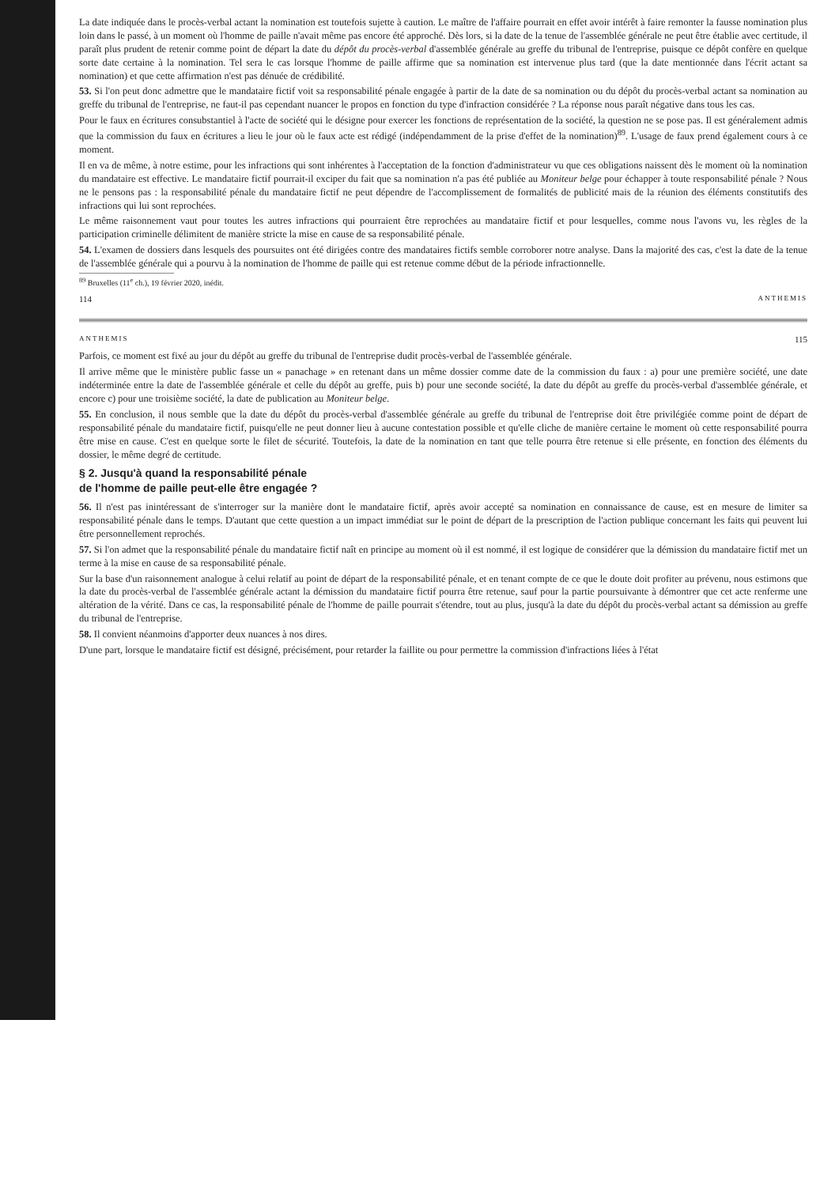La date indiquée dans le procès-verbal actant la nomination est toutefois sujette à caution. Le maître de l'affaire pourrait en effet avoir intérêt à faire remonter la fausse nomination plus loin dans le passé, à un moment où l'homme de paille n'avait même pas encore été approché. Dès lors, si la date de la tenue de l'assemblée générale ne peut être établie avec certitude, il paraît plus prudent de retenir comme point de départ la date du dépôt du procès-verbal d'assemblée générale au greffe du tribunal de l'entreprise, puisque ce dépôt confère en quelque sorte date certaine à la nomination. Tel sera le cas lorsque l'homme de paille affirme que sa nomination est intervenue plus tard (que la date mentionnée dans l'écrit actant sa nomination) et que cette affirmation n'est pas dénuée de crédibilité.
53. Si l'on peut donc admettre que le mandataire fictif voit sa responsabilité pénale engagée à partir de la date de sa nomination ou du dépôt du procès-verbal actant sa nomination au greffe du tribunal de l'entreprise, ne faut-il pas cependant nuancer le propos en fonction du type d'infraction considérée ? La réponse nous paraît négative dans tous les cas.
Pour le faux en écritures consubstantiel à l'acte de société qui le désigne pour exercer les fonctions de représentation de la société, la question ne se pose pas. Il est généralement admis que la commission du faux en écritures a lieu le jour où le faux acte est rédigé (indépendamment de la prise d'effet de la nomination)<sup>89</sup>. L'usage de faux prend également cours à ce moment.
Il en va de même, à notre estime, pour les infractions qui sont inhérentes à l'acceptation de la fonction d'administrateur vu que ces obligations naissent dès le moment où la nomination du mandataire est effective. Le mandataire fictif pourrait-il exciper du fait que sa nomination n'a pas été publiée au Moniteur belge pour échapper à toute responsabilité pénale ? Nous ne le pensons pas : la responsabilité pénale du mandataire fictif ne peut dépendre de l'accomplissement de formalités de publicité mais de la réunion des éléments constitutifs des infractions qui lui sont reprochées.
Le même raisonnement vaut pour toutes les autres infractions qui pourraient être reprochées au mandataire fictif et pour lesquelles, comme nous l'avons vu, les règles de la participation criminelle délimitent de manière stricte la mise en cause de sa responsabilité pénale.
54. L'examen de dossiers dans lesquels des poursuites ont été dirigées contre des mandataires fictifs semble corroborer notre analyse. Dans la majorité des cas, c'est la date de la tenue de l'assemblée générale qui a pourvu à la nomination de l'homme de paille qui est retenue comme début de la période infractionnelle.
<sup>89</sup> Bruxelles (11<sup>e</sup> ch.), 19 février 2020, inédit.
114 ANTHEMIS
ANTHEMIS 115
Parfois, ce moment est fixé au jour du dépôt au greffe du tribunal de l'entreprise dudit procès-verbal de l'assemblée générale.
Il arrive même que le ministère public fasse un « panachage » en retenant dans un même dossier comme date de la commission du faux : a) pour une première société, une date indéterminée entre la date de l'assemblée générale et celle du dépôt au greffe, puis b) pour une seconde société, la date du dépôt au greffe du procès-verbal d'assemblée générale, et encore c) pour une troisième société, la date de publication au Moniteur belge.
55. En conclusion, il nous semble que la date du dépôt du procès-verbal d'assemblée générale au greffe du tribunal de l'entreprise doit être privilégiée comme point de départ de responsabilité pénale du mandataire fictif, puisqu'elle ne peut donner lieu à aucune contestation possible et qu'elle cliche de manière certaine le moment où cette responsabilité pourra être mise en cause. C'est en quelque sorte le filet de sécurité. Toutefois, la date de la nomination en tant que telle pourra être retenue si elle présente, en fonction des éléments du dossier, le même degré de certitude.
§ 2. Jusqu'à quand la responsabilité pénale
de l'homme de paille peut-elle être engagée ?
56. Il n'est pas inintéressant de s'interroger sur la manière dont le mandataire fictif, après avoir accepté sa nomination en connaissance de cause, est en mesure de limiter sa responsabilité pénale dans le temps. D'autant que cette question a un impact immédiat sur le point de départ de la prescription de l'action publique concernant les faits qui peuvent lui être personnellement reprochés.
57. Si l'on admet que la responsabilité pénale du mandataire fictif naît en principe au moment où il est nommé, il est logique de considérer que la démission du mandataire fictif met un terme à la mise en cause de sa responsabilité pénale.
Sur la base d'un raisonnement analogue à celui relatif au point de départ de la responsabilité pénale, et en tenant compte de ce que le doute doit profiter au prévenu, nous estimons que la date du procès-verbal de l'assemblée générale actant la démission du mandataire fictif pourra être retenue, sauf pour la partie poursuivante à démontrer que cet acte renferme une altération de la vérité. Dans ce cas, la responsabilité pénale de l'homme de paille pourrait s'étendre, tout au plus, jusqu'à la date du dépôt du procès-verbal actant sa démission au greffe du tribunal de l'entreprise.
58. Il convient néanmoins d'apporter deux nuances à nos dires.
D'une part, lorsque le mandataire fictif est désigné, précisément, pour retarder la faillite ou pour permettre la commission d'infractions liées à l'état